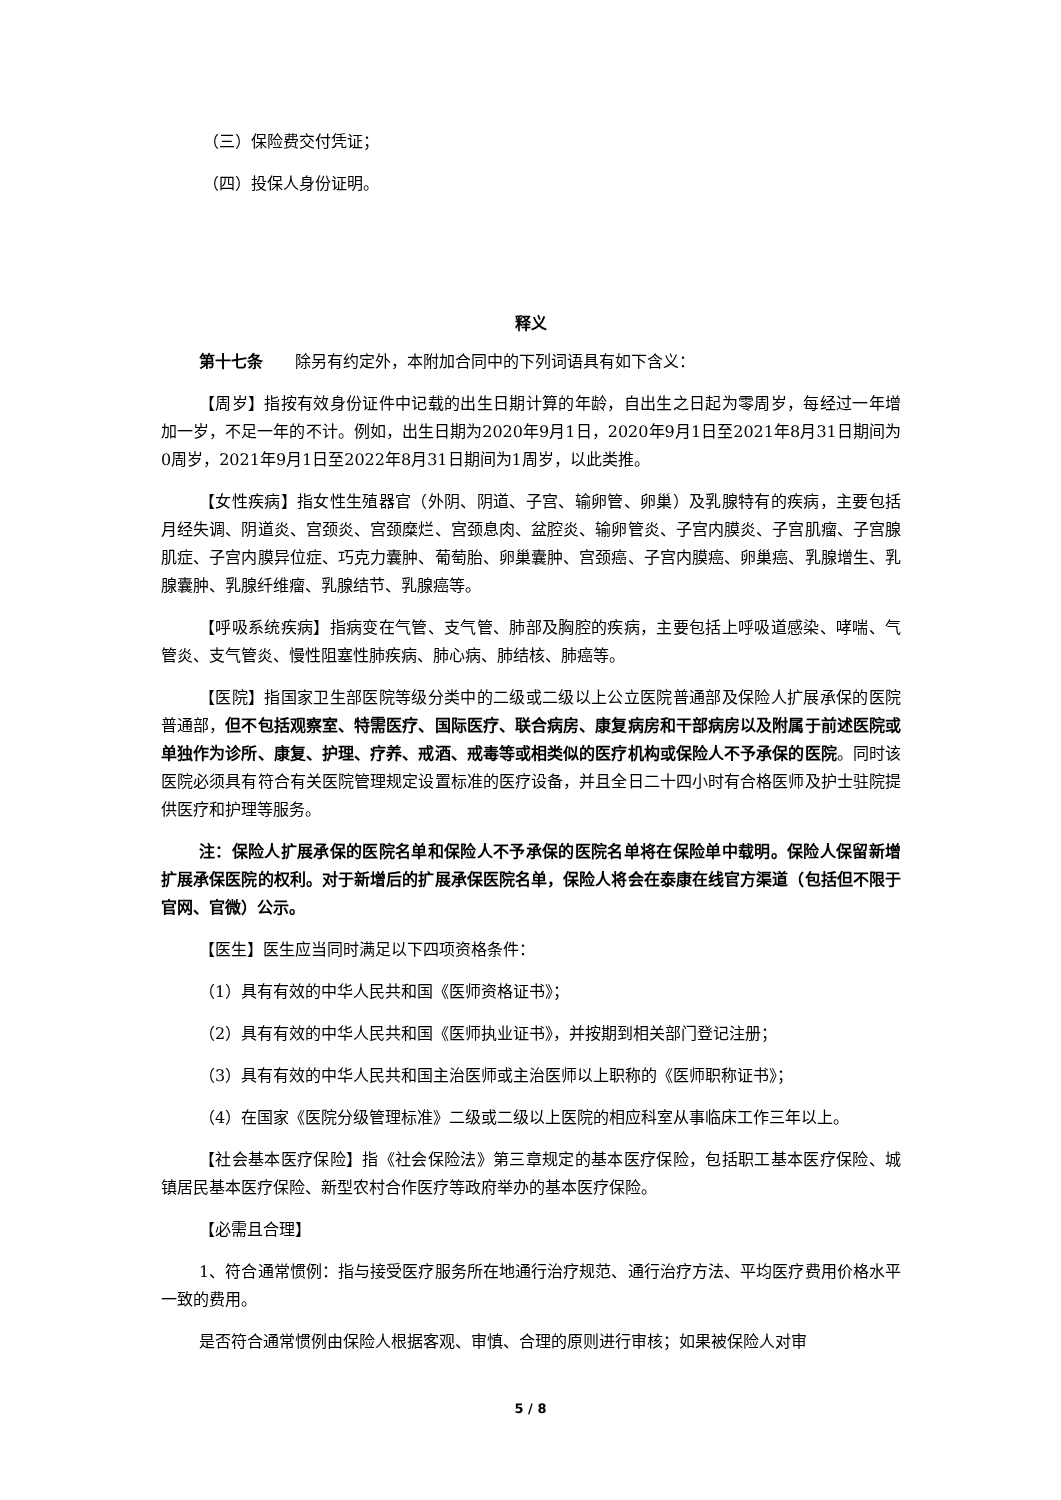（三）保险费交付凭证；
（四）投保人身份证明。
释义
第十七条　　除另有约定外，本附加合同中的下列词语具有如下含义：
【周岁】指按有效身份证件中记载的出生日期计算的年龄，自出生之日起为零周岁，每经过一年增加一岁，不足一年的不计。例如，出生日期为2020年9月1日，2020年9月1日至2021年8月31日期间为0周岁，2021年9月1日至2022年8月31日期间为1周岁，以此类推。
【女性疾病】指女性生殖器官（外阴、阴道、子宫、输卵管、卵巢）及乳腺特有的疾病，主要包括月经失调、阴道炎、宫颈炎、宫颈糜烂、宫颈息肉、盆腔炎、输卵管炎、子宫内膜炎、子宫肌瘤、子宫腺肌症、子宫内膜异位症、巧克力囊肿、葡萄胎、卵巢囊肿、宫颈癌、子宫内膜癌、卵巢癌、乳腺增生、乳腺囊肿、乳腺纤维瘤、乳腺结节、乳腺癌等。
【呼吸系统疾病】指病变在气管、支气管、肺部及胸腔的疾病，主要包括上呼吸道感染、哮喘、气管炎、支气管炎、慢性阻塞性肺疾病、肺心病、肺结核、肺癌等。
【医院】指国家卫生部医院等级分类中的二级或二级以上公立医院普通部及保险人扩展承保的医院普通部，但不包括观察室、特需医疗、国际医疗、联合病房、康复病房和干部病房以及附属于前述医院或单独作为诊所、康复、护理、疗养、戒酒、戒毒等或相类似的医疗机构或保险人不予承保的医院。同时该医院必须具有符合有关医院管理规定设置标准的医疗设备，并且全日二十四小时有合格医师及护士驻院提供医疗和护理等服务。
注：保险人扩展承保的医院名单和保险人不予承保的医院名单将在保险单中载明。保险人保留新增扩展承保医院的权利。对于新增后的扩展承保医院名单，保险人将会在泰康在线官方渠道（包括但不限于官网、官微）公示。
【医生】医生应当同时满足以下四项资格条件：
（1）具有有效的中华人民共和国《医师资格证书》；
（2）具有有效的中华人民共和国《医师执业证书》，并按期到相关部门登记注册；
（3）具有有效的中华人民共和国主治医师或主治医师以上职称的《医师职称证书》；
（4）在国家《医院分级管理标准》二级或二级以上医院的相应科室从事临床工作三年以上。
【社会基本医疗保险】指《社会保险法》第三章规定的基本医疗保险，包括职工基本医疗保险、城镇居民基本医疗保险、新型农村合作医疗等政府举办的基本医疗保险。
【必需且合理】
1、符合通常惯例：指与接受医疗服务所在地通行治疗规范、通行治疗方法、平均医疗费用价格水平一致的费用。
是否符合通常惯例由保险人根据客观、审慎、合理的原则进行审核；如果被保险人对审
5 / 8